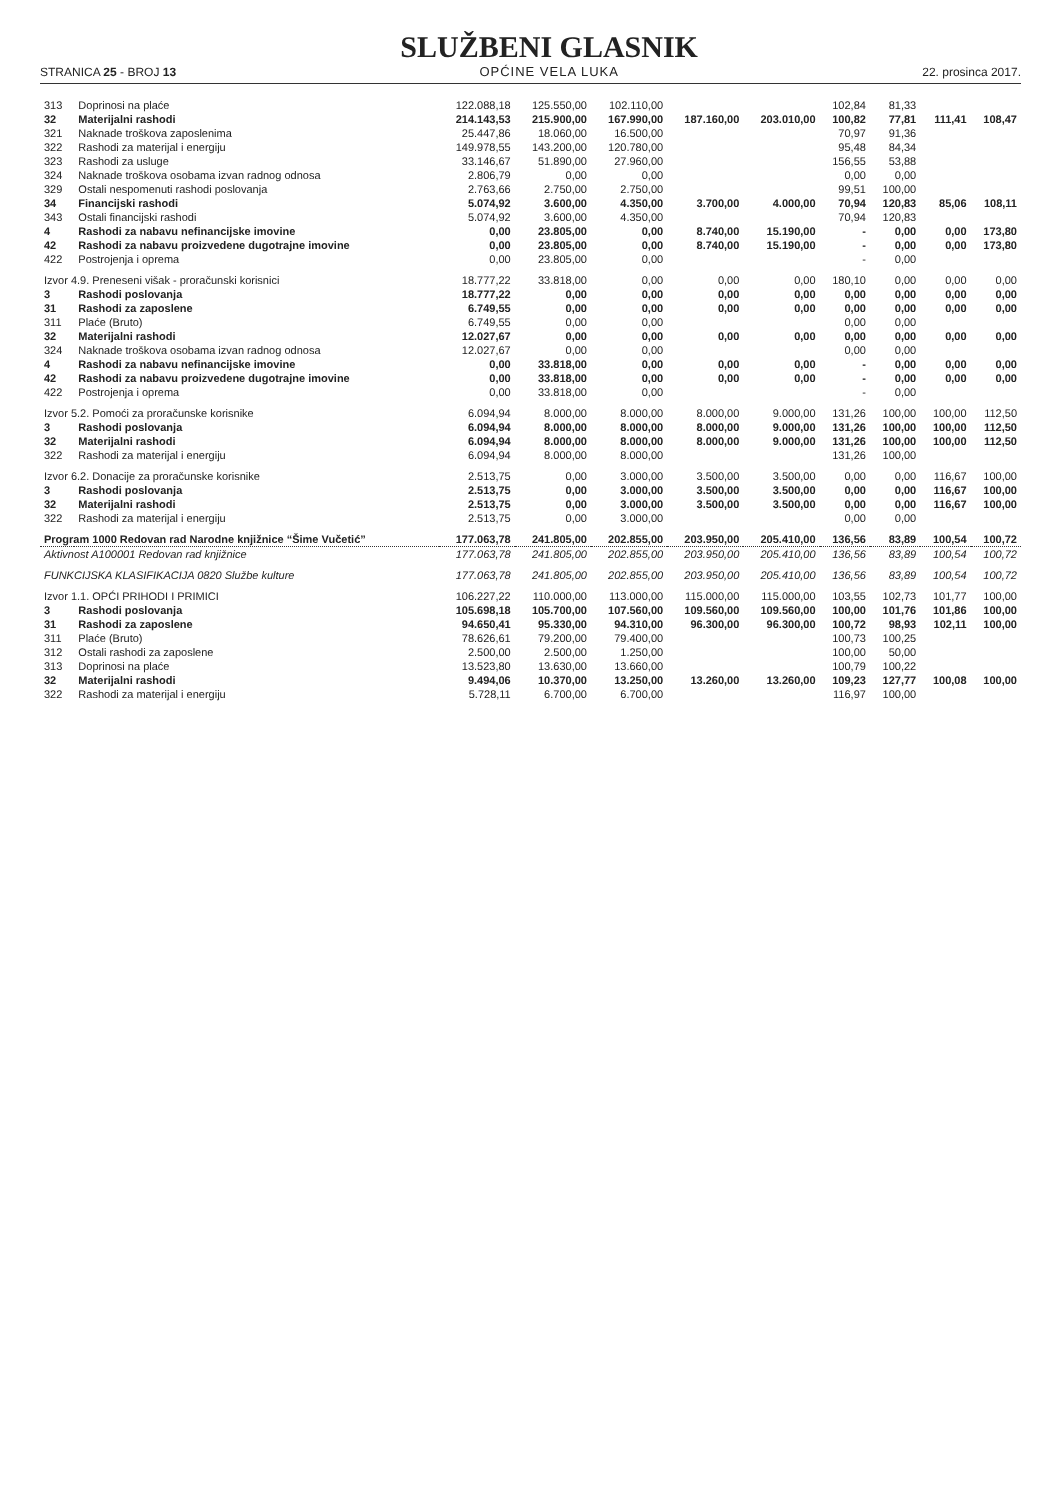STRANICA 25 - BROJ 13
SLUŽBENI GLASNIK
OPĆINE VELA LUKA
22. prosinca 2017.
| 313 | Doprinosi na plaće | 122.088,18 | 125.550,00 | 102.110,00 | | | 102,84 | 81,33 | | |
| 32 | Materijalni rashodi | 214.143,53 | 215.900,00 | 167.990,00 | 187.160,00 | 203.010,00 | 100,82 | 77,81 | 111,41 | 108,47 |
| 321 | Naknade troškova zaposlenima | 25.447,86 | 18.060,00 | 16.500,00 | | | 70,97 | 91,36 | | |
| 322 | Rashodi za materijal i energiju | 149.978,55 | 143.200,00 | 120.780,00 | | | 95,48 | 84,34 | | |
| 323 | Rashodi za usluge | 33.146,67 | 51.890,00 | 27.960,00 | | | 156,55 | 53,88 | | |
| 324 | Naknade troškova osobama izvan radnog odnosa | 2.806,79 | 0,00 | 0,00 | | | 0,00 | 0,00 | | |
| 329 | Ostali nespomenuti rashodi poslovanja | 2.763,66 | 2.750,00 | 2.750,00 | | | 99,51 | 100,00 | | |
| 34 | Financijski rashodi | 5.074,92 | 3.600,00 | 4.350,00 | 3.700,00 | 4.000,00 | 70,94 | 120,83 | 85,06 | 108,11 |
| 343 | Ostali financijski rashodi | 5.074,92 | 3.600,00 | 4.350,00 | | | 70,94 | 120,83 | | |
| 4 | Rashodi za nabavu nefinancijske imovine | 0,00 | 23.805,00 | 0,00 | 8.740,00 | 15.190,00 | - | 0,00 | 0,00 | 173,80 |
| 42 | Rashodi za nabavu proizvedene dugotrajne imovine | 0,00 | 23.805,00 | 0,00 | 8.740,00 | 15.190,00 | - | 0,00 | 0,00 | 173,80 |
| 422 | Postrojenja i oprema | 0,00 | 23.805,00 | 0,00 | | | - | 0,00 | | |
| Izvor 4.9. Preneseni višak - proračunski korisnici | | 18.777,22 | 33.818,00 | 0,00 | 0,00 | 0,00 | 180,10 | 0,00 | 0,00 | 0,00 |
| 3 | Rashodi poslovanja | 18.777,22 | 0,00 | 0,00 | 0,00 | 0,00 | 0,00 | 0,00 | 0,00 | 0,00 |
| 31 | Rashodi za zaposlene | 6.749,55 | 0,00 | 0,00 | 0,00 | 0,00 | 0,00 | 0,00 | 0,00 | 0,00 |
| 311 | Plaće (Bruto) | 6.749,55 | 0,00 | 0,00 | | | 0,00 | 0,00 | | |
| 32 | Materijalni rashodi | 12.027,67 | 0,00 | 0,00 | 0,00 | 0,00 | 0,00 | 0,00 | 0,00 | 0,00 |
| 324 | Naknade troškova osobama izvan radnog odnosa | 12.027,67 | 0,00 | 0,00 | | | 0,00 | 0,00 | | |
| 4 | Rashodi za nabavu nefinancijske imovine | 0,00 | 33.818,00 | 0,00 | 0,00 | 0,00 | - | 0,00 | 0,00 | 0,00 |
| 42 | Rashodi za nabavu proizvedene dugotrajne imovine | 0,00 | 33.818,00 | 0,00 | 0,00 | 0,00 | - | 0,00 | 0,00 | 0,00 |
| 422 | Postrojenja i oprema | 0,00 | 33.818,00 | 0,00 | | | - | 0,00 | | |
| Izvor 5.2. Pomoći za proračunske korisnike | | 6.094,94 | 8.000,00 | 8.000,00 | 8.000,00 | 9.000,00 | 131,26 | 100,00 | 100,00 | 112,50 |
| 3 | Rashodi poslovanja | 6.094,94 | 8.000,00 | 8.000,00 | 8.000,00 | 9.000,00 | 131,26 | 100,00 | 100,00 | 112,50 |
| 32 | Materijalni rashodi | 6.094,94 | 8.000,00 | 8.000,00 | 8.000,00 | 9.000,00 | 131,26 | 100,00 | 100,00 | 112,50 |
| 322 | Rashodi za materijal i energiju | 6.094,94 | 8.000,00 | 8.000,00 | | | 131,26 | 100,00 | | |
| Izvor 6.2. Donacije za proračunske korisnike | | 2.513,75 | 0,00 | 3.000,00 | 3.500,00 | 3.500,00 | 0,00 | 0,00 | 116,67 | 100,00 |
| 3 | Rashodi poslovanja | 2.513,75 | 0,00 | 3.000,00 | 3.500,00 | 3.500,00 | 0,00 | 0,00 | 116,67 | 100,00 |
| 32 | Materijalni rashodi | 2.513,75 | 0,00 | 3.000,00 | 3.500,00 | 3.500,00 | 0,00 | 0,00 | 116,67 | 100,00 |
| 322 | Rashodi za materijal i energiju | 2.513,75 | 0,00 | 3.000,00 | | | 0,00 | 0,00 | | |
| Program 1000 Redovan rad Narodne knjižnice “Šime Vučetić” | | 177.063,78 | 241.805,00 | 202.855,00 | 203.950,00 | 205.410,00 | 136,56 | 83,89 | 100,54 | 100,72 |
| Aktivnost A100001 Redovan rad knjižnice | | 177.063,78 | 241.805,00 | 202.855,00 | 203.950,00 | 205.410,00 | 136,56 | 83,89 | 100,54 | 100,72 |
| FUNKCIJSKA KLASIFIKACIJA 0820 Službe kulture | | 177.063,78 | 241.805,00 | 202.855,00 | 203.950,00 | 205.410,00 | 136,56 | 83,89 | 100,54 | 100,72 |
| Izvor 1.1. OPĆI PRIHODI I PRIMICI | | 106.227,22 | 110.000,00 | 113.000,00 | 115.000,00 | 115.000,00 | 103,55 | 102,73 | 101,77 | 100,00 |
| 3 | Rashodi poslovanja | 105.698,18 | 105.700,00 | 107.560,00 | 109.560,00 | 109.560,00 | 100,00 | 101,76 | 101,86 | 100,00 |
| 31 | Rashodi za zaposlene | 94.650,41 | 95.330,00 | 94.310,00 | 96.300,00 | 96.300,00 | 100,72 | 98,93 | 102,11 | 100,00 |
| 311 | Plaće (Bruto) | 78.626,61 | 79.200,00 | 79.400,00 | | | 100,73 | 100,25 | | |
| 312 | Ostali rashodi za zaposlene | 2.500,00 | 2.500,00 | 1.250,00 | | | 100,00 | 50,00 | | |
| 313 | Doprinosi na plaće | 13.523,80 | 13.630,00 | 13.660,00 | | | 100,79 | 100,22 | | |
| 32 | Materijalni rashodi | 9.494,06 | 10.370,00 | 13.250,00 | 13.260,00 | 13.260,00 | 109,23 | 127,77 | 100,08 | 100,00 |
| 322 | Rashodi za materijal i energiju | 5.728,11 | 6.700,00 | 6.700,00 | | | 116,97 | 100,00 | | |